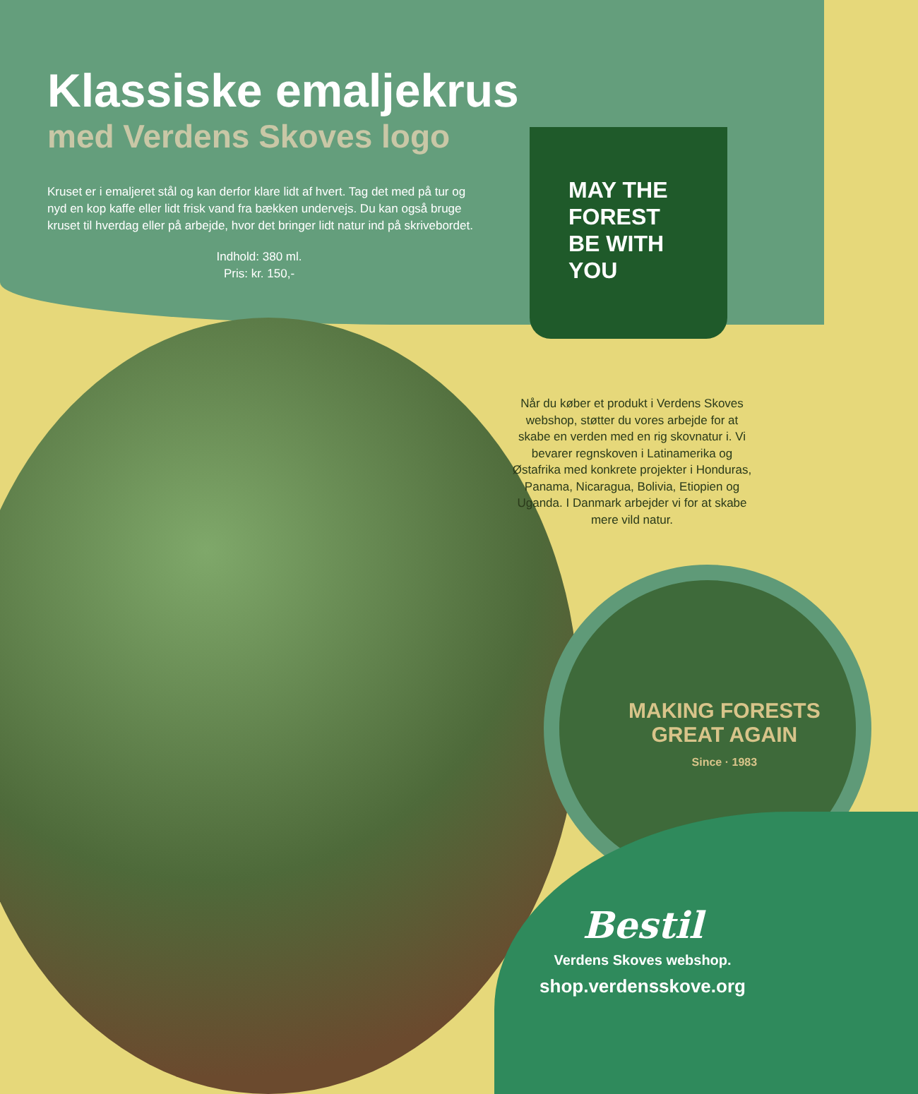Klassiske emaljekrus
med Verdens Skoves logo
Kruset er i emaljeret stål og kan derfor klare lidt af hvert. Tag det med på tur og nyd en kop kaffe eller lidt frisk vand fra bækken undervejs. Du kan også bruge kruset til hverdag eller på arbejde, hvor det bringer lidt natur ind på skrivebordet.
Indhold: 380 ml.
Pris: kr. 150,-
MAY THE
FOREST
BE WITH
YOU
Når du køber et produkt i Verdens Skoves webshop, støtter du vores arbejde for at skabe en verden med en rig skovnatur i. Vi bevarer regnskoven i Latinamerika og Østafrika med konkrete projekter i Honduras, Panama, Nicaragua, Bolivia, Etiopien og Uganda. I Danmark arbejder vi for at skabe mere vild natur.
MAKING FORESTS
GREAT AGAIN
Since · 1983
Bestil
Verdens Skoves webshop.
shop.verdensskove.org